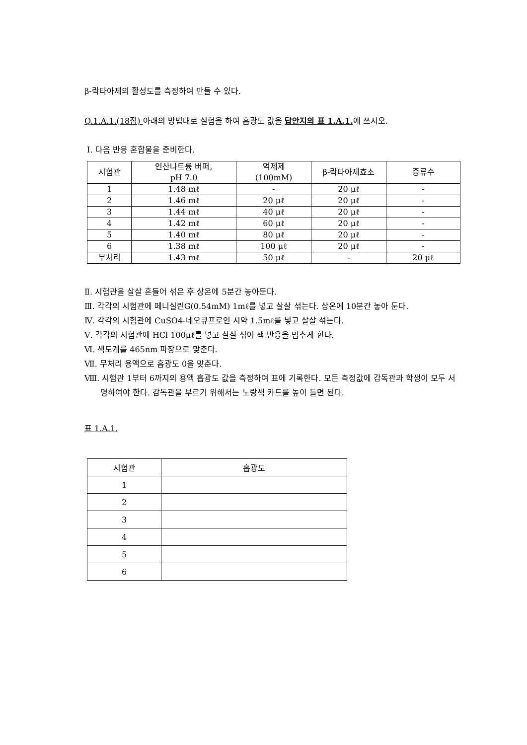β-락타아제의 활성도를 측정하여 만들 수 있다.
Q.1.A.1.(18점) 아래의 방법대로 실험을 하여 흡광도 값을 답안지의 표 1.A.1. 에 쓰시오.
Ⅰ. 다음 반응 혼합물을 준비한다.
| 시험관 | 인산나트륨 버퍼, pH 7.0 | 억제제 (100mM) | β-락타아제효소 | 증류수 |
| 1 | 1.48 mℓ | - | 20 μℓ | - |
| 2 | 1.46 mℓ | 20 μℓ | 20 μℓ | - |
| 3 | 1.44 mℓ | 40 μℓ | 20 μℓ | - |
| 4 | 1.42 mℓ | 60 μℓ | 20 μℓ | - |
| 5 | 1.40 mℓ | 80 μℓ | 20 μℓ | - |
| 6 | 1.38 mℓ | 100 μℓ | 20 μℓ | - |
| 무처리 | 1.43 mℓ | 50 μℓ | - | 20 μℓ |
Ⅱ. 시험관을 살살 흔들어 섞은 후 상온에 5분간 놓아둔다.
Ⅲ. 각각의 시험관에 페니실린G(0.54mM) 1mℓ를 넣고 살살 섞는다. 상온에 10분간 놓아 둔다.
Ⅳ. 각각의 시험관에 CuSO4-네오큐프로인 시약 1.5mℓ를 넣고 살살 섞는다.
Ⅴ. 각각의 시험관에 HCl 100μℓ를 넣고 살살 섞어 색 반응을 멈추게 한다.
Ⅵ. 색도계를 465nm 파장으로 맞춘다.
Ⅶ. 무처리 용액으로 흡광도 0을 맞춘다.
Ⅷ. 시험관 1부터 6까지의 용액 흡광도 값을 측정하여 표에 기록한다. 모든 측정값에 감독관과 학생이 모두 서명하여야 한다. 감독관을 부르기 위해서는 노랑색 카드를 높이 들면 된다.
표 1.A.1.
| 시험관 | 흡광도 |
| --- | --- |
| 1 | |
| 2 | |
| 3 | |
| 4 | |
| 5 | |
| 6 | |